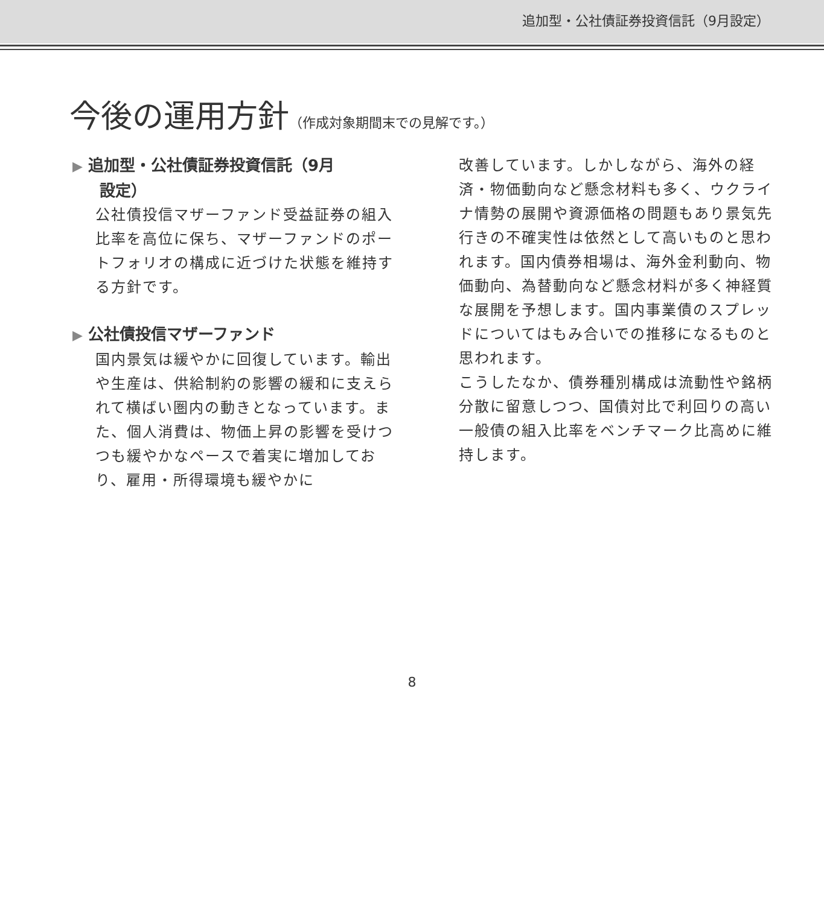追加型・公社債証券投資信託（9月設定）
今後の運用方針（作成対象期間末での見解です。）
▶ 追加型・公社債証券投資信託（9月
設定）
公社債投信マザーファンド受益証券の組入比率を高位に保ち、マザーファンドのポートフォリオの構成に近づけた状態を維持する方針です。
▶ 公社債投信マザーファンド
国内景気は緩やかに回復しています。輸出や生産は、供給制約の影響の緩和に支えられて横ばい圏内の動きとなっています。また、個人消費は、物価上昇の影響を受けつつも緩やかなペースで着実に増加しており、雇用・所得環境も緩やかに
改善しています。しかしながら、海外の経済・物価動向など懸念材料も多く、ウクライナ情勢の展開や資源価格の問題もあり景気先行きの不確実性は依然として高いものと思われます。国内債券相場は、海外金利動向、物価動向、為替動向など懸念材料が多く神経質な展開を予想します。国内事業債のスプレッドについてはもみ合いでの推移になるものと思われます。
こうしたなか、債券種別構成は流動性や銘柄分散に留意しつつ、国債対比で利回りの高い一般債の組入比率をベンチマーク比高めに維持します。
8